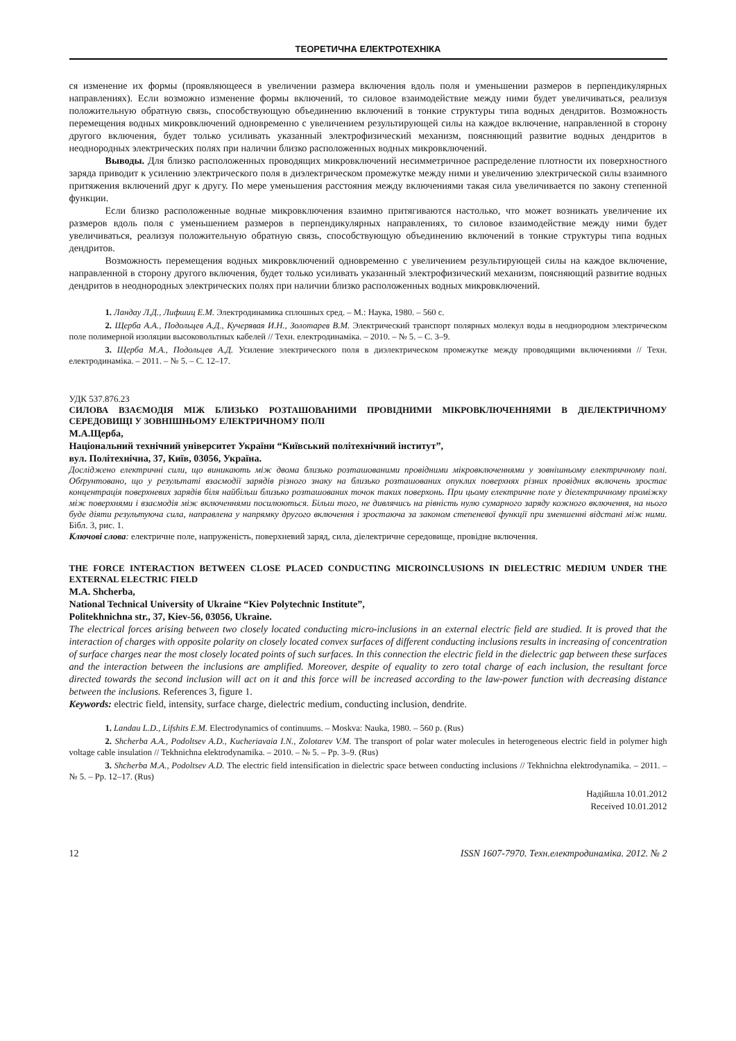ТЕОРЕТИЧНА ЕЛЕКТРОТЕХНІКА
ся изменение их формы (проявляющееся в увеличении размера включения вдоль поля и уменьшении размеров в перпендикулярных направлениях). Если возможно изменение формы включений, то силовое взаимодействие между ними будет увеличиваться, реализуя положительную обратную связь, способствующую объединению включений в тонкие структуры типа водных дендритов. Возможность перемещения водных микровключений одновременно с увеличением результирующей силы на каждое включение, направленной в сторону другого включения, будет только усиливать указанный электрофизический механизм, поясняющий развитие водных дендритов в неоднородных электрических полях при наличии близко расположенных водных микровключений.
Выводы. Для близко расположенных проводящих микровключений несимметричное распределение плотности их поверхностного заряда приводит к усилению электрического поля в диэлектрическом промежутке между ними и увеличению электрической силы взаимного притяжения включений друг к другу. По мере уменьшения расстояния между включениями такая сила увеличивается по закону степенной функции.
Если близко расположенные водные микровключения взаимно притягиваются настолько, что может возникать увеличение их размеров вдоль поля с уменьшением размеров в перпендикулярных направлениях, то силовое взаимодействие между ними будет увеличиваться, реализуя положительную обратную связь, способствующую объединению включений в тонкие структуры типа водных дендритов.
Возможность перемещения водных микровключений одновременно с увеличением результирующей силы на каждое включение, направленной в сторону другого включения, будет только усиливать указанный электрофизический механизм, поясняющий развитие водных дендритов в неоднородных электрических полях при наличии близко расположенных водных микровключений.
1. Ландау Л.Д., Лифшиц Е.М. Электродинамика сплошных сред. – М.: Наука, 1980. – 560 с.
2. Щерба А.А., Подольцев А.Д., Кучерявая И.Н., Золотарев В.М. Электрический транспорт полярных молекул воды в неоднородном электрическом поле полимерной изоляции высоковольтных кабелей // Техн. електродинаміка. – 2010. – № 5. – С. 3–9.
3. Щерба М.А., Подольцев А.Д. Усиление электрического поля в диэлектрическом промежутке между проводящими включениями // Техн. електродинаміка. – 2011. – № 5. – С. 12–17.
УДК 537.876.23
СИЛОВА ВЗАЄМОДІЯ МІЖ БЛИЗЬКО РОЗТАШОВАНИМИ ПРОВІДНИМИ МІКРОВКЛЮЧЕННЯМИ В ДІЕЛЕКТРИЧНОМУ СЕРЕДОВИЩІ У ЗОВНІШНЬОМУ ЕЛЕКТРИЧНОМУ ПОЛІ
М.А.Щерба,
Національний технічний університет України “Київський політехнічний інститут”,
вул. Політехнічна, 37, Київ, 03056, Україна.
Досліджено електричні сили, що виникають між двома близько розташованими провідними мікровключеннями у зовнішньому електричному полі. Обґрунтовано, що у результаті взаємодії зарядів різного знаку на близько розташованих опуклих поверхнях різних провідних включень зростає концентрація поверхневих зарядів біля найбільш близько розташованих точок таких поверхонь. При цьому електричне поле у діелектричному проміжку між поверхнями і взаємодія між включеннями посилюються. Більш того, не дивлячись на рівність нулю сумарного заряду кожного включення, на нього буде діяти результуюча сила, направлена у напрямку другого включення і зростаюча за законом степеневої функції при зменшенні відстані між ними. Бібл. 3, рис. 1.
Ключові слова: електричне поле, напруженість, поверхневий заряд, сила, діелектричне середовище, провідне включення.
THE FORCE INTERACTION BETWEEN CLOSE PLACED CONDUCTING MICROINCLUSIONS IN DIELECTRIC MEDIUM UNDER THE EXTERNAL ELECTRIC FIELD
M.A. Shcherba,
National Technical University of Ukraine “Kiev Polytechnic Institute”,
Politekhnichna str., 37, Kiev-56, 03056, Ukraine.
The electrical forces arising between two closely located conducting micro-inclusions in an external electric field are studied. It is proved that the interaction of charges with opposite polarity on closely located convex surfaces of different conducting inclusions results in increasing of concentration of surface charges near the most closely located points of such surfaces. In this connection the electric field in the dielectric gap between these surfaces and the interaction between the inclusions are amplified. Moreover, despite of equality to zero total charge of each inclusion, the resultant force directed towards the second inclusion will act on it and this force will be increased according to the law-power function with decreasing distance between the inclusions. References 3, figure 1.
Keywords: electric field, intensity, surface charge, dielectric medium, conducting inclusion, dendrite.
1. Landau L.D., Lifshits E.M. Electrodynamics of continuums. – Moskva: Nauka, 1980. – 560 p. (Rus)
2. Shcherba A.A., Podoltsev A.D., Kucheriavaia I.N., Zolotarev V.M. The transport of polar water molecules in heterogeneous electric field in polymer high voltage cable insulation // Tekhnichna elektrodynamika. – 2010. – № 5. – Pp. 3–9. (Rus)
3. Shcherba M.A., Podoltsev A.D. The electric field intensification in dielectric space between conducting inclusions // Tekhnichna elektrodynamika. – 2011. – № 5. – Pp. 12–17. (Rus)
Надійшла 10.01.2012
Received 10.01.2012
12 ISSN 1607-7970. Техн.електродинаміка. 2012. № 2